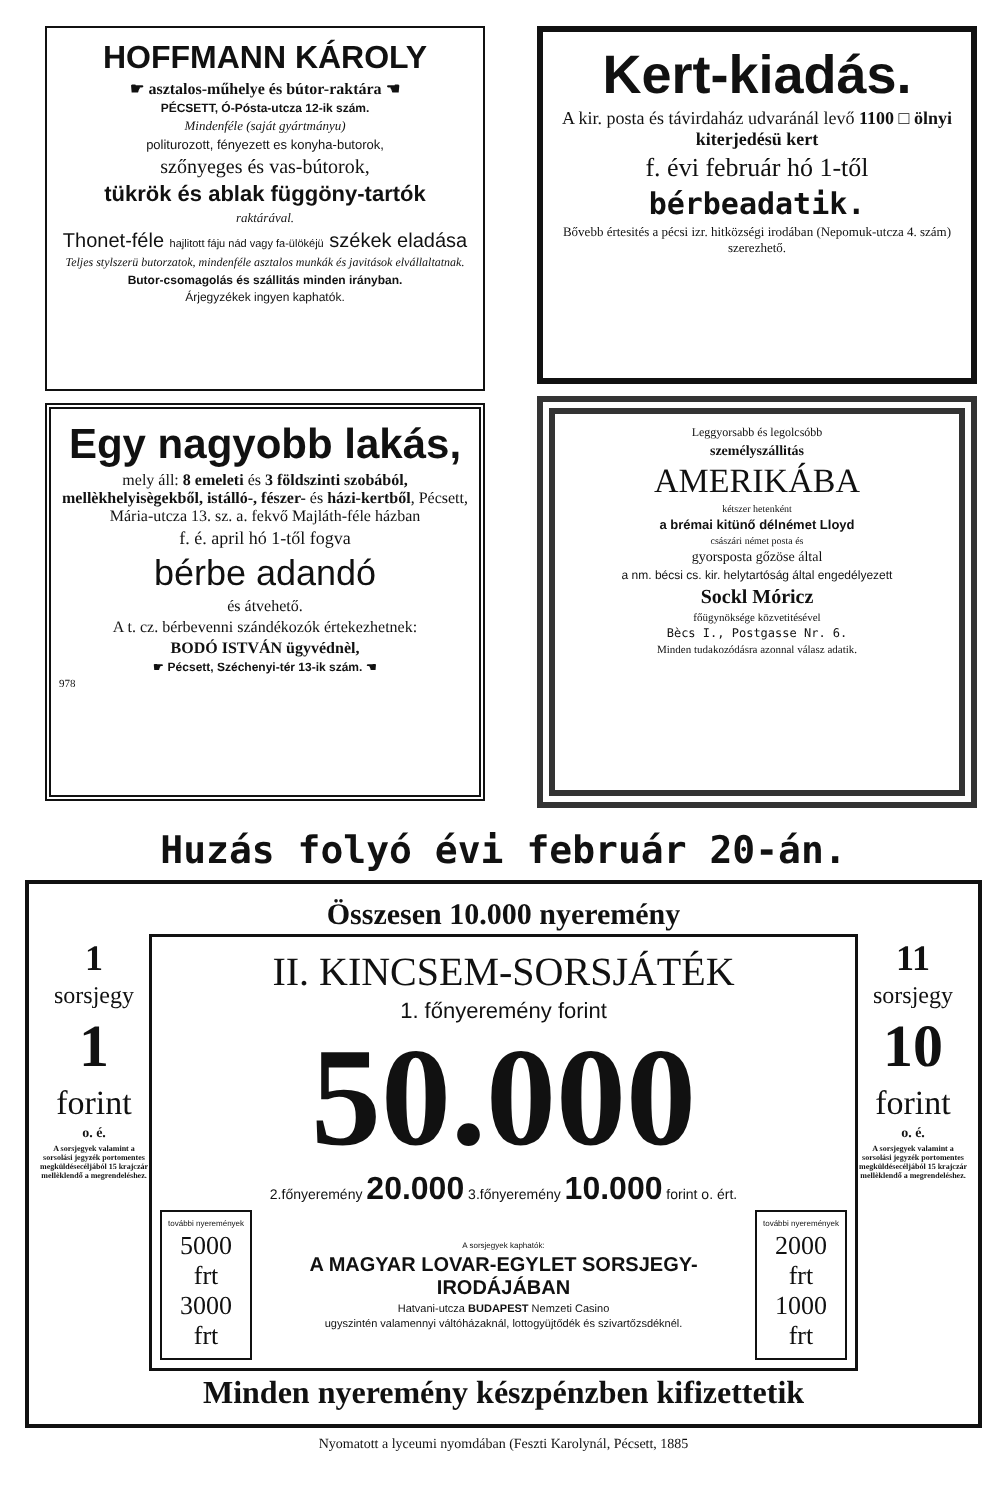HOFFMANN KÁROLY
☛ asztalos-műhelye és bútor-raktára ☚
PÉCSETT, Ó-Pósta-utcza 12-ik szám.
Mindenféle (saját gyártmányu)
politurozott, fényezett es konyha-butorok,
szőnyeges és vas-bútorok,
tükrök és ablak függöny-tartók
raktárával.
Thonet-féle hajlitott fáju nád vagy fa-ülökéjü székek eladása
Teljes stylszerü butorzatok, mindenféle asztalos munkák és javitások elvállaltatnak.
Butor-csomagolás és szállitás minden irányban.
Árjegyzékek ingyen kaphatók.
Egy nagyobb lakás,
mely áll: 8 emeleti és 3 földszinti szobából, mellèkhelyisègekből, istálló-, fészer- és házi-kertből, Pécsett, Mária-utcza 13. sz. a. fekvő Majláth-féle házban
f. é. april hó 1-től fogva
bérbe adandó
és átvehető.
A t. cz. bérbevenni szándékozók értekezhetnek:
BODÓ ISTVÁN ügyvédnèl,
☛ Pécsett, Széchenyi-tér 13-ik szám. ☚
978
Kert-kiadás.
A kir. posta és távirdaház udvaránál levő 1100 □ ölnyi kiterjedésü kert
f. évi február hó 1-től
bérbeadatik.
Bővebb értesités a pécsi izr. hitközségi irodában (Nepomuk-utcza 4. szám) szerezhető.
Leggyorsabb és legolcsóbb
személyszállitás
AMERIKÁBA
kétszer hetenként
a brémai kitünő délnémet Lloyd
császári német posta és
gyorsposta gőzöse által
a nm. bécsi cs. kir. helytartóság által engedélyezett
Sockl Móricz
főügynöksége közvetitésével
Bècs I., Postgasse Nr. 6.
Minden tudakozódásra azonnal válasz adatik.
Huzás folyó évi február 20-án.
Összesen 10.000 nyeremény
1
sorsjegy
1
forint
o. é.
A sorsjegyek valamint a sorsolási jegyzék portomentes megküldésecéljából 15 krajczár mellèklendő a megrendeléshez.
II. KINCSEM-SORSJÁTÉK
1. főnyeremény forint
50.000
2.főnyeremény 20.000 3.főnyeremény 10.000 forint o. ért.
további nyeremények
5000 frt
3000 frt
A sorsjegyek kaphatók:
A MAGYAR LOVAR-EGYLET SORSJEGY-IRODÁJÁBAN
Hatvani-utcza BUDAPEST Nemzeti Casino
ugyszintén valamennyi váltóházaknál, lottogyüjtődék és szivartőzsdéknél.
további nyeremények
2000 frt
1000 frt
11
sorsjegy
10
forint
o. é.
A sorsjegyek valamint a sorsolási jegyzék portomentes megküldésecéljából 15 krajczár mellèklendő a megrendeléshez.
Minden nyeremény készpénzben kifizettetik
Nyomatott a lyceumi nyomdában (Feszti Karolynál, Pécsett, 1885